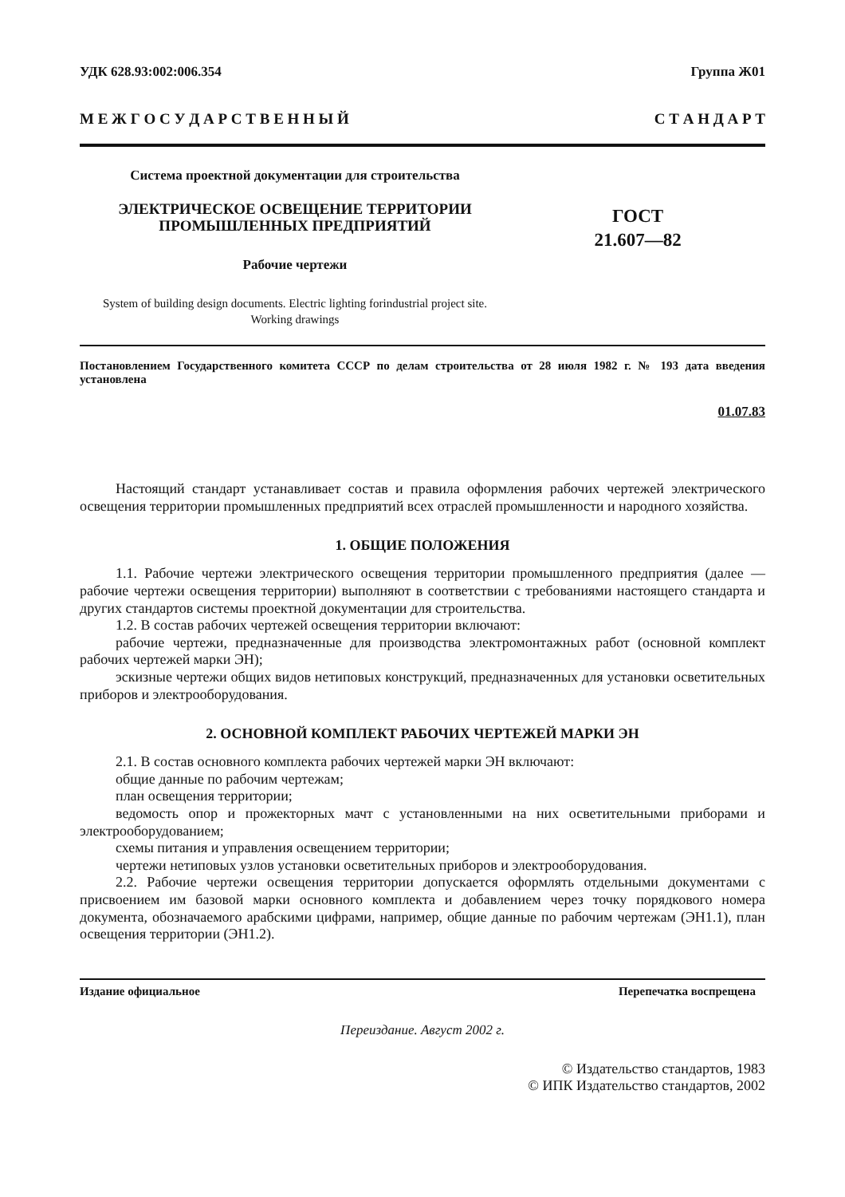УДК 628.93:002:006.354 Группа Ж01
М Е Ж Г О С У Д А Р С Т В Е Н Н Ы Й С Т А Н Д А Р Т
Система проектной документации для строительства
ЭЛЕКТРИЧЕСКОЕ ОСВЕЩЕНИЕ ТЕРРИТОРИИ
ПРОМЫШЛЕННЫХ ПРЕДПРИЯТИЙ
Рабочие чертежи
System of building design documents. Electric lighting forindustrial project site.
Working drawings
ГОСТ
21.607—82
Постановлением Государственного комитета СССР по делам строительства от 28 июля 1982 г. № 193 дата введения установлена
01.07.83
Настоящий стандарт устанавливает состав и правила оформления рабочих чертежей электрического освещения территории промышленных предприятий всех отраслей промышленности и народного хозяйства.
1. ОБЩИЕ ПОЛОЖЕНИЯ
1.1. Рабочие чертежи электрического освещения территории промышленного предприятия (далее — рабочие чертежи освещения территории) выполняют в соответствии с требованиями настоящего стандарта и других стандартов системы проектной документации для строительства.
1.2. В состав рабочих чертежей освещения территории включают:
рабочие чертежи, предназначенные для производства электромонтажных работ (основной комплект рабочих чертежей марки ЭН);
эскизные чертежи общих видов нетиповых конструкций, предназначенных для установки осветительных приборов и электрооборудования.
2. ОСНОВНОЙ КОМПЛЕКТ РАБОЧИХ ЧЕРТЕЖЕЙ МАРКИ ЭН
2.1. В состав основного комплекта рабочих чертежей марки ЭН включают:
общие данные по рабочим чертежам;
план освещения территории;
ведомость опор и прожекторных мачт с установленными на них осветительными приборами и электрооборудованием;
схемы питания и управления освещением территории;
чертежи нетиповых узлов установки осветительных приборов и электрооборудования.
2.2. Рабочие чертежи освещения территории допускается оформлять отдельными документами с присвоением им базовой марки основного комплекта и добавлением через точку порядкового номера документа, обозначаемого арабскими цифрами, например, общие данные по рабочим чертежам (ЭН1.1), план освещения территории (ЭН1.2).
Издание официальное Перепечатка воспрещена
Переиздание. Август 2002 г.
© Издательство стандартов, 1983
© ИПК Издательство стандартов, 2002